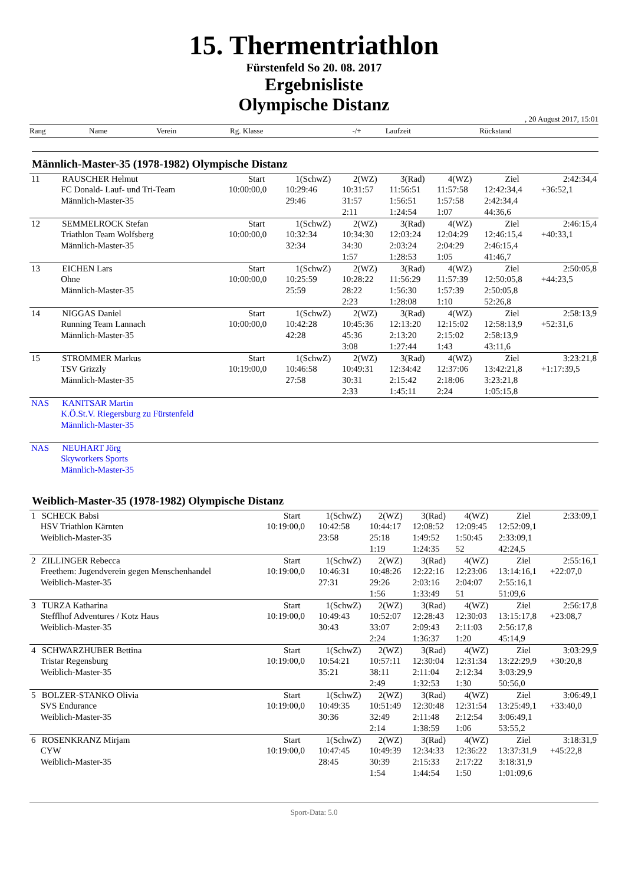15. Thermentriathlon
Fürstenfeld So 20. 08. 2017
Ergebnisliste
Olympische Distanz
, 20 August 2017, 15:01
| Rang | Name | Verein | Rg. Klasse | -/+ | Laufzeit | Rückstand |
| --- | --- | --- | --- | --- | --- | --- |
Männlich-Master-35 (1978-1982) Olympische Distanz
| 11 | RAUSCHER Helmut | Start | 1(SchwZ) | 2(WZ) | 3(Rad) | 4(WZ) | Ziel | 2:42:34,4 |
| | FC Donald- Lauf- und Tri-Team | 10:00:00,0 | 10:29:46 | 10:31:57 | 11:56:51 | 11:57:58 | 12:42:34,4 | +36:52,1 |
| | Männlich-Master-35 | | 29:46 | 31:57 | 1:56:51 | 1:57:58 | 2:42:34,4 | |
| | | | | 2:11 | 1:24:54 | 1:07 | 44:36,6 | |
| 12 | SEMMELROCK Stefan | Start | 1(SchwZ) | 2(WZ) | 3(Rad) | 4(WZ) | Ziel | 2:46:15,4 |
| | Triathlon Team Wolfsberg | 10:00:00,0 | 10:32:34 | 10:34:30 | 12:03:24 | 12:04:29 | 12:46:15,4 | +40:33,1 |
| | Männlich-Master-35 | | 32:34 | 34:30 | 2:03:24 | 2:04:29 | 2:46:15,4 | |
| | | | | 1:57 | 1:28:53 | 1:05 | 41:46,7 | |
| 13 | EICHEN Lars | Start | 1(SchwZ) | 2(WZ) | 3(Rad) | 4(WZ) | Ziel | 2:50:05,8 |
| | Ohne | 10:00:00,0 | 10:25:59 | 10:28:22 | 11:56:29 | 11:57:39 | 12:50:05,8 | +44:23,5 |
| | Männlich-Master-35 | | 25:59 | 28:22 | 1:56:30 | 1:57:39 | 2:50:05,8 | |
| | | | | 2:23 | 1:28:08 | 1:10 | 52:26,8 | |
| 14 | NIGGAS Daniel | Start | 1(SchwZ) | 2(WZ) | 3(Rad) | 4(WZ) | Ziel | 2:58:13,9 |
| | Running Team Lannach | 10:00:00,0 | 10:42:28 | 10:45:36 | 12:13:20 | 12:15:02 | 12:58:13,9 | +52:31,6 |
| | Männlich-Master-35 | | 42:28 | 45:36 | 2:13:20 | 2:15:02 | 2:58:13,9 | |
| | | | | 3:08 | 1:27:44 | 1:43 | 43:11,6 | |
| 15 | STROMMER Markus | Start | 1(SchwZ) | 2(WZ) | 3(Rad) | 4(WZ) | Ziel | 3:23:21,8 |
| | TSV Grizzly | 10:19:00,0 | 10:46:58 | 10:49:31 | 12:34:42 | 12:37:06 | 13:42:21,8 | +1:17:39,5 |
| | Männlich-Master-35 | | 27:58 | 30:31 | 2:15:42 | 2:18:06 | 3:23:21,8 | |
| | | | | 2:33 | 1:45:11 | 2:24 | 1:05:15,8 | |
| NAS | KANITSAR Martin | | | | | | | |
| | K.Ö.St.V. Riegersburg zu Fürstenfeld | | | | | | | |
| | Männlich-Master-35 | | | | | | | |
| NAS | NEUHART Jörg | | | | | | | |
| | Skyworkers Sports | | | | | | | |
| | Männlich-Master-35 | | | | | | | |
Weiblich-Master-35 (1978-1982) Olympische Distanz
| 1 | SCHECK Babsi | Start | 1(SchwZ) | 2(WZ) | 3(Rad) | 4(WZ) | Ziel | 2:33:09,1 |
| | HSV Triathlon Kärnten | 10:19:00,0 | 10:42:58 | 10:44:17 | 12:08:52 | 12:09:45 | 12:52:09,1 | |
| | Weiblich-Master-35 | | 23:58 | 25:18 | 1:49:52 | 1:50:45 | 2:33:09,1 | |
| | | | | 1:19 | 1:24:35 | 52 | 42:24,5 | |
| 2 | ZILLINGER Rebecca | Start | 1(SchwZ) | 2(WZ) | 3(Rad) | 4(WZ) | Ziel | 2:55:16,1 |
| | Freethem: Jugendverein gegen Menschenhandel | 10:19:00,0 | 10:46:31 | 10:48:26 | 12:22:16 | 12:23:06 | 13:14:16,1 | +22:07,0 |
| | Weiblich-Master-35 | | 27:31 | 29:26 | 2:03:16 | 2:04:07 | 2:55:16,1 | |
| | | | | 1:56 | 1:33:49 | 51 | 51:09,6 | |
| 3 | TURZA Katharina | Start | 1(SchwZ) | 2(WZ) | 3(Rad) | 4(WZ) | Ziel | 2:56:17,8 |
| | Stefflhof Adventures / Kotz Haus | 10:19:00,0 | 10:49:43 | 10:52:07 | 12:28:43 | 12:30:03 | 13:15:17,8 | +23:08,7 |
| | Weiblich-Master-35 | | 30:43 | 33:07 | 2:09:43 | 2:11:03 | 2:56:17,8 | |
| | | | | 2:24 | 1:36:37 | 1:20 | 45:14,9 | |
| 4 | SCHWARZHUBER Bettina | Start | 1(SchwZ) | 2(WZ) | 3(Rad) | 4(WZ) | Ziel | 3:03:29,9 |
| | Tristar Regensburg | 10:19:00,0 | 10:54:21 | 10:57:11 | 12:30:04 | 12:31:34 | 13:22:29,9 | +30:20,8 |
| | Weiblich-Master-35 | | 35:21 | 38:11 | 2:11:04 | 2:12:34 | 3:03:29,9 | |
| | | | | 2:49 | 1:32:53 | 1:30 | 50:56,0 | |
| 5 | BOLZER-STANKO Olivia | Start | 1(SchwZ) | 2(WZ) | 3(Rad) | 4(WZ) | Ziel | 3:06:49,1 |
| | SVS Endurance | 10:19:00,0 | 10:49:35 | 10:51:49 | 12:30:48 | 12:31:54 | 13:25:49,1 | +33:40,0 |
| | Weiblich-Master-35 | | 30:36 | 32:49 | 2:11:48 | 2:12:54 | 3:06:49,1 | |
| | | | | 2:14 | 1:38:59 | 1:06 | 53:55,2 | |
| 6 | ROSENKRANZ Mirjam | Start | 1(SchwZ) | 2(WZ) | 3(Rad) | 4(WZ) | Ziel | 3:18:31,9 |
| | CYW | 10:19:00,0 | 10:47:45 | 10:49:39 | 12:34:33 | 12:36:22 | 13:37:31,9 | +45:22,8 |
| | Weiblich-Master-35 | | 28:45 | 30:39 | 2:15:33 | 2:17:22 | 3:18:31,9 | |
| | | | | 1:54 | 1:44:54 | 1:50 | 1:01:09,6 | |
Sport-Data: 5.0